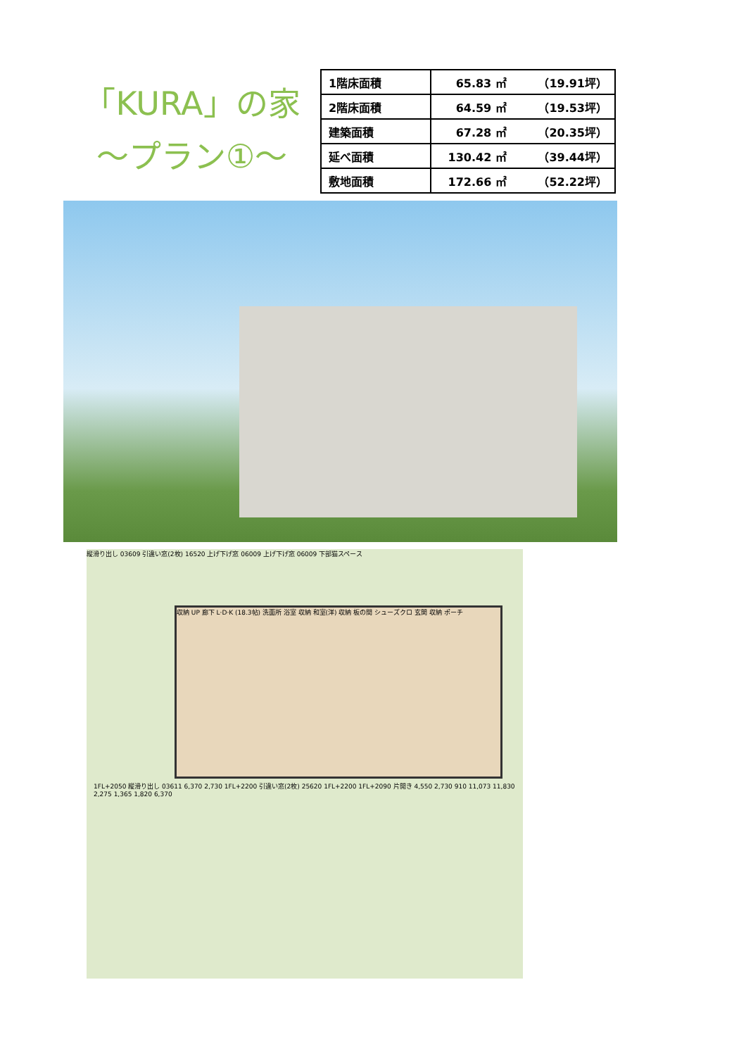「KURA」の家
～プラン①～
| 1階床面積 | 65.83 ㎡ （19.91坪） |
| 2階床面積 | 64.59 ㎡ （19.53坪） |
| 建築面積 | 67.28 ㎡ （20.35坪） |
| 延べ面積 | 130.42 ㎡ （39.44坪） |
| 敷地面積 | 172.66 ㎡ （52.22坪） |
縦滑り出し 03609 引違い窓(2枚) 16520 上げ下げ窓 06009 上げ下げ窓 06009 下部猫スペース
収納 UP 廊下 L·D·K (18.3帖) 洗面所 浴室 収納 和室(洋) 収納 板の間 シューズクロ 玄関 収納 ポーチ
1FL+2050 縦滑り出し 03611 6,370 2,730 1FL+2200 引違い窓(2枚) 25620 1FL+2200 1FL+2090 片開き 4,550 2,730 910 11,073 11,830 2,275 1,365 1,820 6,370